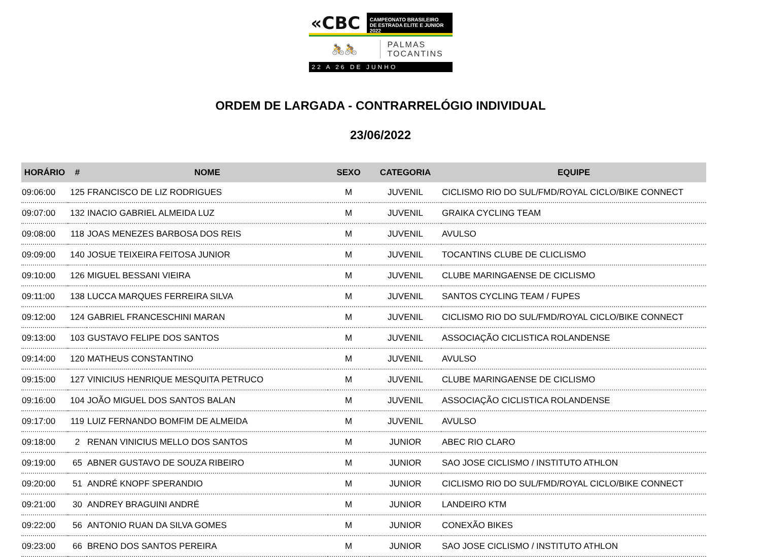«CBC
CAMPEONATO BRASILEIRO
DE ESTRADA ELITE E JUNIOR 2022
🚴🚴
PALMAS
TOCANTINS
22 A 26 DE JUNHO
ORDEM DE LARGADA - CONTRARRELÓGIO INDIVIDUAL
23/06/2022
| HORÁRIO | # | NOME | SEXO | CATEGORIA | EQUIPE |
| --- | --- | --- | --- | --- | --- |
| 09:06:00 | 125 | FRANCISCO DE LIZ RODRIGUES | M | JUVENIL | CICLISMO RIO DO SUL/FMD/ROYAL CICLO/BIKE CONNECT |
| 09:07:00 | 132 | INACIO GABRIEL ALMEIDA LUZ | M | JUVENIL | GRAIKA CYCLING TEAM |
| 09:08:00 | 118 | JOAS MENEZES BARBOSA DOS REIS | M | JUVENIL | AVULSO |
| 09:09:00 | 140 | JOSUE TEIXEIRA FEITOSA JUNIOR | M | JUVENIL | TOCANTINS CLUBE DE CLICLISMO |
| 09:10:00 | 126 | MIGUEL BESSANI VIEIRA | M | JUVENIL | CLUBE MARINGAENSE DE CICLISMO |
| 09:11:00 | 138 | LUCCA MARQUES FERREIRA SILVA | M | JUVENIL | SANTOS CYCLING TEAM / FUPES |
| 09:12:00 | 124 | GABRIEL FRANCESCHINI MARAN | M | JUVENIL | CICLISMO RIO DO SUL/FMD/ROYAL CICLO/BIKE CONNECT |
| 09:13:00 | 103 | GUSTAVO FELIPE DOS SANTOS | M | JUVENIL | ASSOCIAÇÃO CICLISTICA ROLANDENSE |
| 09:14:00 | 120 | MATHEUS CONSTANTINO | M | JUVENIL | AVULSO |
| 09:15:00 | 127 | VINICIUS HENRIQUE MESQUITA PETRUCO | M | JUVENIL | CLUBE MARINGAENSE DE CICLISMO |
| 09:16:00 | 104 | JOÃO MIGUEL DOS SANTOS BALAN | M | JUVENIL | ASSOCIAÇÃO CICLISTICA ROLANDENSE |
| 09:17:00 | 119 | LUIZ FERNANDO BOMFIM DE ALMEIDA | M | JUVENIL | AVULSO |
| 09:18:00 | 2 | RENAN VINICIUS MELLO DOS SANTOS | M | JUNIOR | ABEC RIO CLARO |
| 09:19:00 | 65 | ABNER GUSTAVO DE SOUZA RIBEIRO | M | JUNIOR | SAO JOSE CICLISMO / INSTITUTO ATHLON |
| 09:20:00 | 51 | ANDRÉ KNOPF SPERANDIO | M | JUNIOR | CICLISMO RIO DO SUL/FMD/ROYAL CICLO/BIKE CONNECT |
| 09:21:00 | 30 | ANDREY BRAGUINI ANDRÉ | M | JUNIOR | LANDEIRO KTM |
| 09:22:00 | 56 | ANTONIO RUAN DA SILVA GOMES | M | JUNIOR | CONEXÃO BIKES |
| 09:23:00 | 66 | BRENO DOS SANTOS PEREIRA | M | JUNIOR | SAO JOSE CICLISMO / INSTITUTO ATHLON |